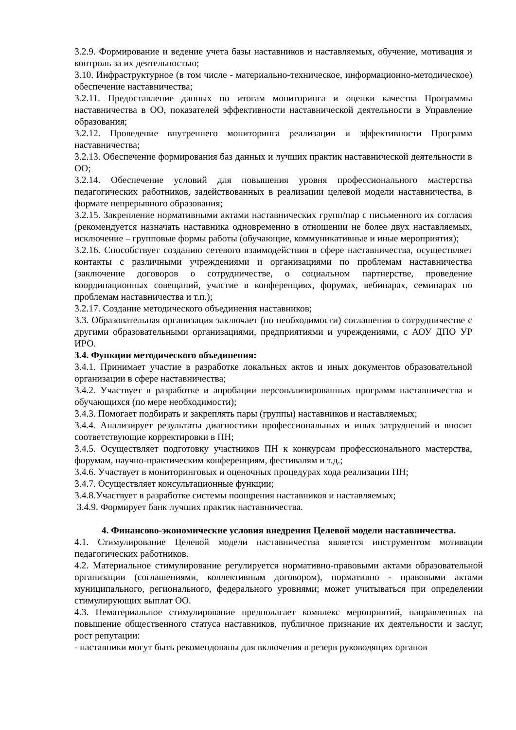3.2.9. Формирование и ведение учета базы наставников и наставляемых, обучение, мотивация и контроль за их деятельностью;
3.10. Инфраструктурное (в том числе - материально-техническое, информационно-методическое) обеспечение наставничества;
3.2.11. Предоставление данных по итогам мониторинга и оценки качества Программы наставничества в ОО, показателей эффективности наставнической деятельности в Управление образования;
3.2.12. Проведение внутреннего мониторинга реализации и эффективности Программ наставничества;
3.2.13. Обеспечение формирования баз данных и лучших практик наставнической деятельности в ОО;
3.2.14. Обеспечение условий для повышения уровня профессионального мастерства педагогических работников, задействованных в реализации целевой модели наставничества, в формате непрерывного образования;
3.2.15. Закрепление нормативными актами наставнических групп/пар с письменного их согласия (рекомендуется назначать наставника одновременно в отношении не более двух наставляемых, исключение – групповые формы работы (обучающие, коммуникативные и иные мероприятия);
3.2.16. Способствует созданию сетевого взаимодействия в сфере наставничества, осуществляет контакты с различными учреждениями и организациями по проблемам наставничества (заключение договоров о сотрудничестве, о социальном партнерстве, проведение координационных совещаний, участие в конференциях, форумах, вебинарах, семинарах по проблемам наставничества и т.п.);
3.2.17. Создание методического объединения наставников;
3.3. Образовательная организация заключает (по необходимости) соглашения о сотрудничестве с другими образовательными организациями, предприятиями и учреждениями, с АОУ ДПО УР ИРО.
3.4. Функции методического объединения:
3.4.1. Принимает участие в разработке локальных актов и иных документов образовательной организации в сфере наставничества;
3.4.2. Участвует в разработке и апробации персонализированных программ наставничества и обучающихся (по мере необходимости);
3.4.3. Помогает подбирать и закреплять пары (группы) наставников и наставляемых;
3.4.4. Анализирует результаты диагностики профессиональных и иных затруднений и вносит соответствующие корректировки в ПН;
3.4.5. Осуществляет подготовку участников ПН к конкурсам профессионального мастерства, форумам, научно-практическим конференциям, фестивалям и т.д.;
3.4.6. Участвует в мониторинговых и оценочных процедурах хода реализации ПН;
3.4.7. Осуществляет консультационные функции;
3.4.8.Участвует в разработке системы поощрения наставников и наставляемых;
3.4.9. Формирует банк лучших практик наставничества.
4. Финансово-экономические условия внедрения Целевой модели наставничества.
4.1. Стимулирование Целевой модели наставничества является инструментом мотивации педагогических работников.
4.2. Материальное стимулирование регулируется нормативно-правовыми актами образовательной организации (соглашениями, коллективным договором), нормативно - правовыми актами муниципального, регионального, федерального уровнями; может учитываться при определении стимулирующих выплат ОО.
4.3. Нематериальное стимулирование предполагает комплекс мероприятий, направленных на повышение общественного статуса наставников, публичное признание их деятельности и заслуг, рост репутации:
- наставники могут быть рекомендованы для включения в резерв руководящих органов